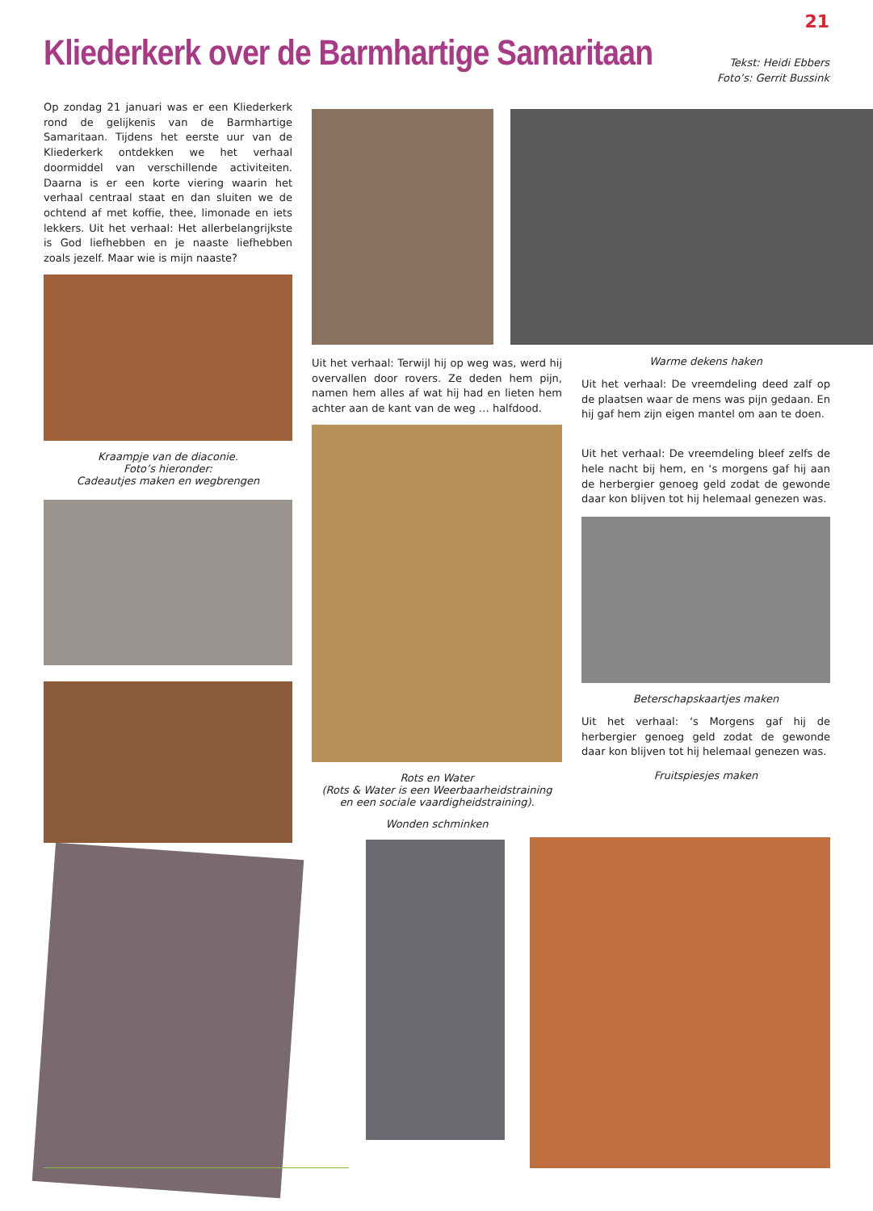21
Kliederkerk over de Barmhartige Samaritaan
Tekst: Heidi Ebbers
Foto’s: Gerrit Bussink
Op zondag 21 januari was er een Kliederkerk rond de gelijkenis van de Barmhartige Samaritaan. Tijdens het eerste uur van de Kliederkerk ontdekken we het verhaal doormiddel van verschillende activiteiten. Daarna is er een korte viering waarin het verhaal centraal staat en dan sluiten we de ochtend af met koffie, thee, limonade en iets lekkers. Uit het verhaal: Het allerbelangrijkste is God liefhebben en je naaste liefhebben zoals jezelf. Maar wie is mijn naaste?
Kraampje van de diaconie.
Foto’s hieronder:
Cadeautjes maken en wegbrengen
Uit het verhaal: Terwijl hij op weg was, werd hij overvallen door rovers. Ze deden hem pijn, namen hem alles af wat hij had en lieten hem achter aan de kant van de weg … halfdood.
Rots en Water
(Rots & Water is een Weerbaarheidstraining
en een sociale vaardigheidstraining).
Wonden schminken
Warme dekens haken
Uit het verhaal: De vreemdeling deed zalf op de plaatsen waar de mens was pijn gedaan. En hij gaf hem zijn eigen mantel om aan te doen.
Uit het verhaal: De vreemdeling bleef zelfs de hele nacht bij hem, en ‘s morgens gaf hij aan de herbergier genoeg geld zodat de gewonde daar kon blijven tot hij helemaal genezen was.
Beterschapskaartjes maken
Uit het verhaal: ‘s Morgens gaf hij de herbergier genoeg geld zodat de gewonde daar kon blijven tot hij helemaal genezen was.
Fruitspiesjes maken